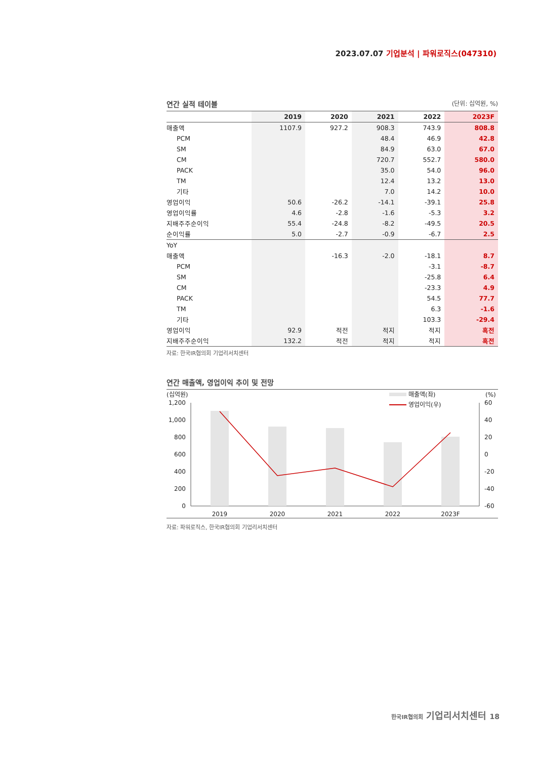2023.07.07 기업분석 | 파워로직스(047310)
연간 실적 테이블 (단위: 십억원, %)
| | 2019 | 2020 | 2021 | 2022 | 2023F |
| --- | --- | --- | --- | --- | --- |
| 매출액 | 1107.9 | 927.2 | 908.3 | 743.9 | 808.8 |
| PCM | | | 48.4 | 46.9 | 42.8 |
| SM | | | 84.9 | 63.0 | 67.0 |
| CM | | | 720.7 | 552.7 | 580.0 |
| PACK | | | 35.0 | 54.0 | 96.0 |
| TM | | | 12.4 | 13.2 | 13.0 |
| 기타 | | | 7.0 | 14.2 | 10.0 |
| 영업이익 | 50.6 | -26.2 | -14.1 | -39.1 | 25.8 |
| 영업이익률 | 4.6 | -2.8 | -1.6 | -5.3 | 3.2 |
| 지배주주순이익 | 55.4 | -24.8 | -8.2 | -49.5 | 20.5 |
| 순이익률 | 5.0 | -2.7 | -0.9 | -6.7 | 2.5 |
| YoY | | | | | |
| 매출액 | | -16.3 | -2.0 | -18.1 | 8.7 |
| PCM | | | | -3.1 | -8.7 |
| SM | | | | -25.8 | 6.4 |
| CM | | | | -23.3 | 4.9 |
| PACK | | | | 54.5 | 77.7 |
| TM | | | | 6.3 | -1.6 |
| 기타 | | | | 103.3 | -29.4 |
| 영업이익 | 92.9 | 적전 | 적지 | 적지 | 흑전 |
| 지배주주순이익 | 132.2 | 적전 | 적지 | 적지 | 흑전 |
자료: 한국IR협의회 기업리서치센터
연간 매출액, 영업이익 추이 및 전망
(십억원)
(%)
매출액(좌)
영업이익(우)
1,200
1,000
800
600
400
200
0
60
40
20
0
-20
-40
-60
2019
2020
2021
2022
2023F
자료: 파워로직스, 한국IR협의회 기업리서치센터
한국IR협의회 기업리서치센터 18